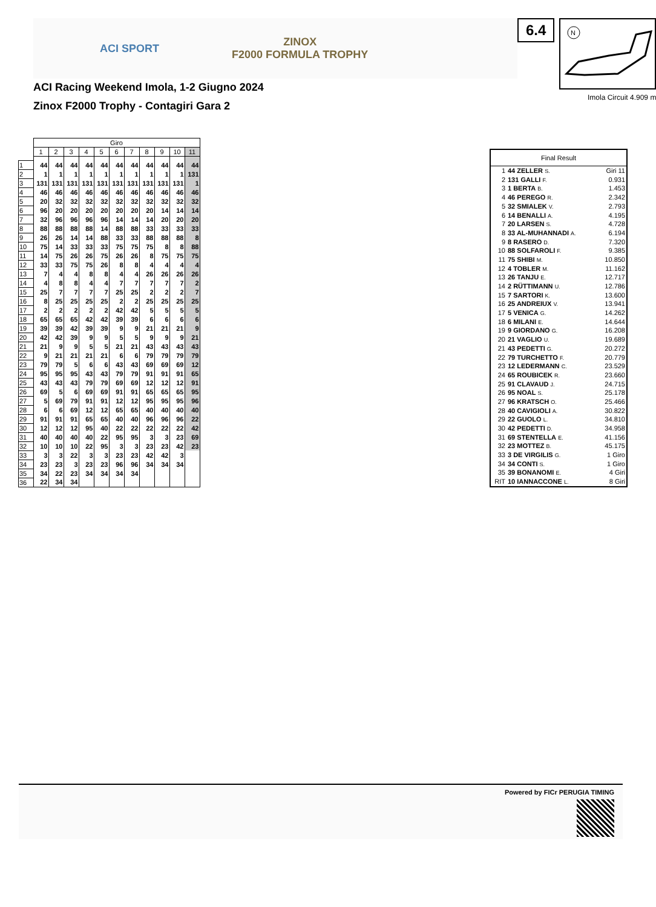ACI SPORT ZINOX
F2000 FORMULA TROPHY
ACI Racing Weekend Imola, 1-2 Giugno 2024
Zinox F2000 Trophy - Contagiri Gara 2
6.4
N
Imola Circuit 4.909 m
| | Giro | | | | | | | | | | |
| | 1 | 2 | 3 | 4 | 5 | 6 | 7 | 8 | 9 | 10 | 11 |
| 1 | 44 | 44 | 44 | 44 | 44 | 44 | 44 | 44 | 44 | 44 | 44 |
| 2 | 1 | 1 | 1 | 1 | 1 | 1 | 1 | 1 | 1 | 1 | 131 |
| 3 | 131 | 131 | 131 | 131 | 131 | 131 | 131 | 131 | 131 | 131 | 1 |
| 4 | 46 | 46 | 46 | 46 | 46 | 46 | 46 | 46 | 46 | 46 | 46 |
| 5 | 20 | 32 | 32 | 32 | 32 | 32 | 32 | 32 | 32 | 32 | 32 |
| 6 | 96 | 20 | 20 | 20 | 20 | 20 | 20 | 20 | 14 | 14 | 14 |
| 7 | 32 | 96 | 96 | 96 | 96 | 14 | 14 | 14 | 20 | 20 | 20 |
| 8 | 88 | 88 | 88 | 88 | 14 | 88 | 88 | 33 | 33 | 33 | 33 |
| 9 | 26 | 26 | 14 | 14 | 88 | 33 | 33 | 88 | 88 | 88 | 8 |
| 10 | 75 | 14 | 33 | 33 | 33 | 75 | 75 | 75 | 8 | 8 | 88 |
| 11 | 14 | 75 | 26 | 26 | 75 | 26 | 26 | 8 | 75 | 75 | 75 |
| 12 | 33 | 33 | 75 | 75 | 26 | 8 | 8 | 4 | 4 | 4 | 4 |
| 13 | 7 | 4 | 4 | 8 | 8 | 4 | 4 | 26 | 26 | 26 | 26 |
| 14 | 4 | 8 | 8 | 4 | 4 | 7 | 7 | 7 | 7 | 7 | 2 |
| 15 | 25 | 7 | 7 | 7 | 7 | 25 | 25 | 2 | 2 | 2 | 7 |
| 16 | 8 | 25 | 25 | 25 | 25 | 2 | 2 | 25 | 25 | 25 | 25 |
| 17 | 2 | 2 | 2 | 2 | 2 | 42 | 42 | 5 | 5 | 5 | 5 |
| 18 | 65 | 65 | 65 | 42 | 42 | 39 | 39 | 6 | 6 | 6 | 6 |
| 19 | 39 | 39 | 42 | 39 | 39 | 9 | 9 | 21 | 21 | 21 | 9 |
| 20 | 42 | 42 | 39 | 9 | 9 | 5 | 5 | 9 | 9 | 9 | 21 |
| 21 | 21 | 9 | 9 | 5 | 5 | 21 | 21 | 43 | 43 | 43 | 43 |
| 22 | 9 | 21 | 21 | 21 | 21 | 6 | 6 | 79 | 79 | 79 | 79 |
| 23 | 79 | 79 | 5 | 6 | 6 | 43 | 43 | 69 | 69 | 69 | 12 |
| 24 | 95 | 95 | 95 | 43 | 43 | 79 | 79 | 91 | 91 | 91 | 65 |
| 25 | 43 | 43 | 43 | 79 | 79 | 69 | 69 | 12 | 12 | 12 | 91 |
| 26 | 69 | 5 | 6 | 69 | 69 | 91 | 91 | 65 | 65 | 65 | 95 |
| 27 | 5 | 69 | 79 | 91 | 91 | 12 | 12 | 95 | 95 | 95 | 96 |
| 28 | 6 | 6 | 69 | 12 | 12 | 65 | 65 | 40 | 40 | 40 | 40 |
| 29 | 91 | 91 | 91 | 65 | 65 | 40 | 40 | 96 | 96 | 96 | 22 |
| 30 | 12 | 12 | 12 | 95 | 40 | 22 | 22 | 22 | 22 | 22 | 42 |
| 31 | 40 | 40 | 40 | 40 | 22 | 95 | 95 | 3 | 3 | 23 | 69 |
| 32 | 10 | 10 | 10 | 22 | 95 | 3 | 3 | 23 | 23 | 42 | 23 |
| 33 | 3 | 3 | 22 | 3 | 3 | 23 | 23 | 42 | 42 | 3 | |
| 34 | 23 | 23 | 3 | 23 | 23 | 96 | 96 | 34 | 34 | 34 | |
| 35 | 34 | 22 | 23 | 34 | 34 | 34 | 34 | | | | |
| 36 | 22 | 34 | 34 | | | | | | | | |
| Final Result | | |
| --- | --- | --- |
| 1 | 44 ZELLER S. | Giri 11 |
| 2 | 131 GALLI F. | 0.931 |
| 3 | 1 BERTA B. | 1.453 |
| 4 | 46 PEREGO R. | 2.342 |
| 5 | 32 SMIALEK V. | 2.793 |
| 6 | 14 BENALLI A. | 4.195 |
| 7 | 20 LARSEN S. | 4.728 |
| 8 | 33 AL-MUHANNADI A. | 6.194 |
| 9 | 8 RASERO D. | 7.320 |
| 10 | 88 SOLFAROLI F. | 9.385 |
| 11 | 75 SHIBI M. | 10.850 |
| 12 | 4 TOBLER M. | 11.162 |
| 13 | 26 TANJU E. | 12.717 |
| 14 | 2 RÜTTIMANN U. | 12.786 |
| 15 | 7 SARTORI K. | 13.600 |
| 16 | 25 ANDREIUX V. | 13.941 |
| 17 | 5 VENICA G. | 14.262 |
| 18 | 6 MILANI E. | 14.644 |
| 19 | 9 GIORDANO G. | 16.208 |
| 20 | 21 VAGLIO U. | 19.689 |
| 21 | 43 PEDETTI G. | 20.272 |
| 22 | 79 TURCHETTO F. | 20.779 |
| 23 | 12 LEDERMANN C. | 23.529 |
| 24 | 65 ROUBICEK R. | 23.660 |
| 25 | 91 CLAVAUD J. | 24.715 |
| 26 | 95 NOAL S. | 25.178 |
| 27 | 96 KRATSCH O. | 25.466 |
| 28 | 40 CAVIGIOLI A. | 30.822 |
| 29 | 22 GUOLO L. | 34.810 |
| 30 | 42 PEDETTI D. | 34.958 |
| 31 | 69 STENTELLA E. | 41.156 |
| 32 | 23 MOTTEZ B. | 45.175 |
| 33 | 3 DE VIRGILIS G. | 1 Giro |
| 34 | 34 CONTI S. | 1 Giro |
| 35 | 39 BONANOMI E. | 4 Giri |
| RIT | 10 IANNACCONE L. | 8 Giri |
Powered by FICr PERUGIA TIMING